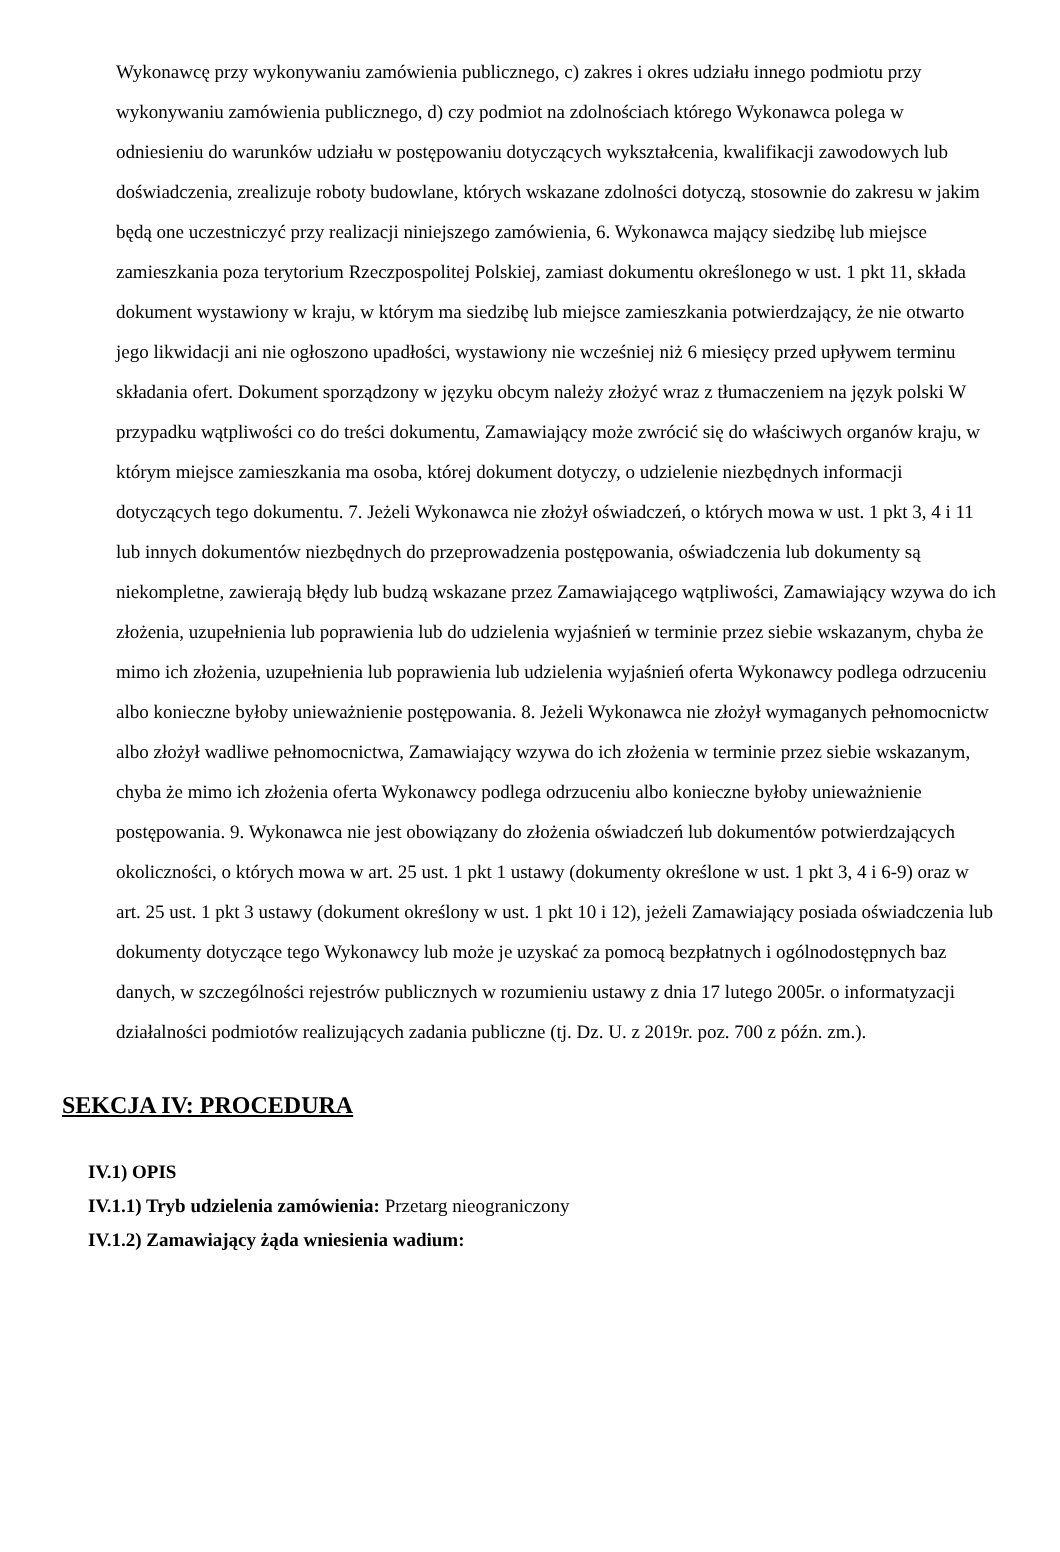Wykonawcę przy wykonywaniu zamówienia publicznego, c) zakres i okres udziału innego podmiotu przy wykonywaniu zamówienia publicznego, d) czy podmiot na zdolnościach którego Wykonawca polega w odniesieniu do warunków udziału w postępowaniu dotyczących wykształcenia, kwalifikacji zawodowych lub doświadczenia, zrealizuje roboty budowlane, których wskazane zdolności dotyczą, stosownie do zakresu w jakim będą one uczestniczyć przy realizacji niniejszego zamówienia, 6. Wykonawca mający siedzibę lub miejsce zamieszkania poza terytorium Rzeczpospolitej Polskiej, zamiast dokumentu określonego w ust. 1 pkt 11, składa dokument wystawiony w kraju, w którym ma siedzibę lub miejsce zamieszkania potwierdzający, że nie otwarto jego likwidacji ani nie ogłoszono upadłości, wystawiony nie wcześniej niż 6 miesięcy przed upływem terminu składania ofert. Dokument sporządzony w języku obcym należy złożyć wraz z tłumaczeniem na język polski W przypadku wątpliwości co do treści dokumentu, Zamawiający może zwrócić się do właściwych organów kraju, w którym miejsce zamieszkania ma osoba, której dokument dotyczy, o udzielenie niezbędnych informacji dotyczących tego dokumentu. 7. Jeżeli Wykonawca nie złożył oświadczeń, o których mowa w ust. 1 pkt 3, 4 i 11 lub innych dokumentów niezbędnych do przeprowadzenia postępowania, oświadczenia lub dokumenty są niekompletne, zawierają błędy lub budzą wskazane przez Zamawiającego wątpliwości, Zamawiający wzywa do ich złożenia, uzupełnienia lub poprawienia lub do udzielenia wyjaśnień w terminie przez siebie wskazanym, chyba że mimo ich złożenia, uzupełnienia lub poprawienia lub udzielenia wyjaśnień oferta Wykonawcy podlega odrzuceniu albo konieczne byłoby unieważnienie postępowania. 8. Jeżeli Wykonawca nie złożył wymaganych pełnomocnictw albo złożył wadliwe pełnomocnictwa, Zamawiający wzywa do ich złożenia w terminie przez siebie wskazanym, chyba że mimo ich złożenia oferta Wykonawcy podlega odrzuceniu albo konieczne byłoby unieważnienie postępowania. 9. Wykonawca nie jest obowiązany do złożenia oświadczeń lub dokumentów potwierdzających okoliczności, o których mowa w art. 25 ust. 1 pkt 1 ustawy (dokumenty określone w ust. 1 pkt 3, 4 i 6-9) oraz w art. 25 ust. 1 pkt 3 ustawy (dokument określony w ust. 1 pkt 10 i 12), jeżeli Zamawiający posiada oświadczenia lub dokumenty dotyczące tego Wykonawcy lub może je uzyskać za pomocą bezpłatnych i ogólnodostępnych baz danych, w szczególności rejestrów publicznych w rozumieniu ustawy z dnia 17 lutego 2005r. o informatyzacji działalności podmiotów realizujących zadania publiczne (tj. Dz. U. z 2019r. poz. 700 z późn. zm.).
SEKCJA IV: PROCEDURA
IV.1) OPIS
IV.1.1) Tryb udzielenia zamówienia: Przetarg nieograniczony
IV.1.2) Zamawiający żąda wniesienia wadium: